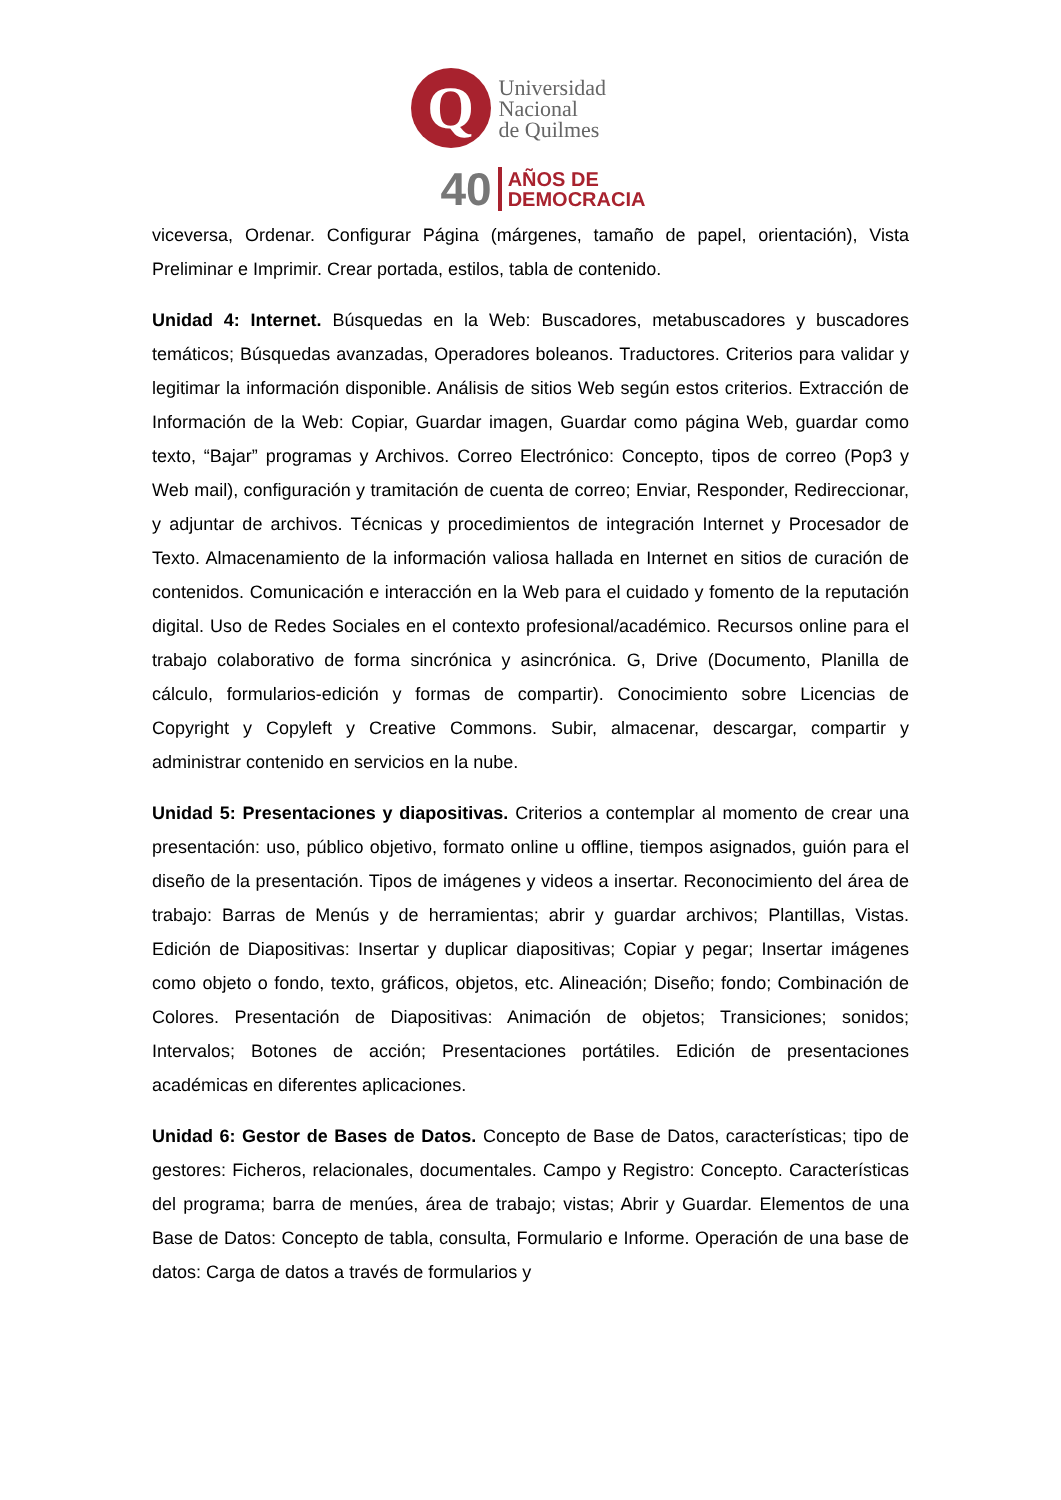Q
Universidad
Nacional
de Quilmes
40 AÑOS DE
DEMOCRACIA
viceversa, Ordenar. Configurar Página (márgenes, tamaño de papel, orientación), Vista Preliminar e Imprimir. Crear portada, estilos, tabla de contenido.
Unidad 4: Internet. Búsquedas en la Web: Buscadores, metabuscadores y buscadores temáticos; Búsquedas avanzadas, Operadores boleanos. Traductores. Criterios para validar y legitimar la información disponible. Análisis de sitios Web según estos criterios. Extracción de Información de la Web: Copiar, Guardar imagen, Guardar como página Web, guardar como texto, “Bajar” programas y Archivos. Correo Electrónico: Concepto, tipos de correo (Pop3 y Web mail), configuración y tramitación de cuenta de correo; Enviar, Responder, Redireccionar, y adjuntar de archivos. Técnicas y procedimientos de integración Internet y Procesador de Texto. Almacenamiento de la información valiosa hallada en Internet en sitios de curación de contenidos. Comunicación e interacción en la Web para el cuidado y fomento de la reputación digital. Uso de Redes Sociales en el contexto profesional/académico. Recursos online para el trabajo colaborativo de forma sincrónica y asincrónica. G, Drive (Documento, Planilla de cálculo, formularios-edición y formas de compartir). Conocimiento sobre Licencias de Copyright y Copyleft y Creative Commons. Subir, almacenar, descargar, compartir y administrar contenido en servicios en la nube.
Unidad 5: Presentaciones y diapositivas. Criterios a contemplar al momento de crear una presentación: uso, público objetivo, formato online u offline, tiempos asignados, guión para el diseño de la presentación. Tipos de imágenes y videos a insertar. Reconocimiento del área de trabajo: Barras de Menús y de herramientas; abrir y guardar archivos; Plantillas, Vistas. Edición de Diapositivas: Insertar y duplicar diapositivas; Copiar y pegar; Insertar imágenes como objeto o fondo, texto, gráficos, objetos, etc. Alineación; Diseño; fondo; Combinación de Colores. Presentación de Diapositivas: Animación de objetos; Transiciones; sonidos; Intervalos; Botones de acción; Presentaciones portátiles. Edición de presentaciones académicas en diferentes aplicaciones.
Unidad 6: Gestor de Bases de Datos. Concepto de Base de Datos, características; tipo de gestores: Ficheros, relacionales, documentales. Campo y Registro: Concepto. Características del programa; barra de menúes, área de trabajo; vistas; Abrir y Guardar. Elementos de una Base de Datos: Concepto de tabla, consulta, Formulario e Informe. Operación de una base de datos: Carga de datos a través de formularios y